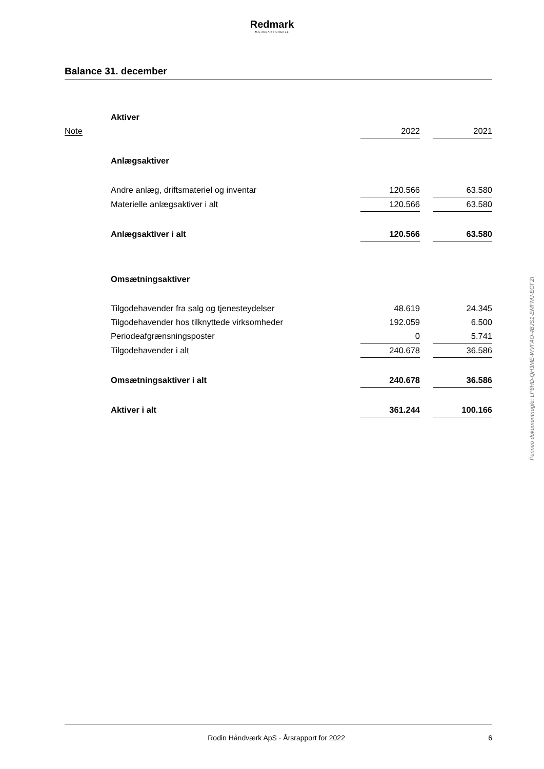Redmark
MÆRKBAR FORSKEL
Balance 31. december
| | Aktiver | | | |
| Note | | 2022 | | 2021 |
| | Anlægsaktiver | | | |
| | Andre anlæg, driftsmateriel og inventar | 120.566 | | 63.580 |
| | Materielle anlægsaktiver i alt | 120.566 | | 63.580 |
| | Anlægsaktiver i alt | 120.566 | | 63.580 |
| | Omsætningsaktiver | | | |
| | Tilgodehavender fra salg og tjenesteydelser | 48.619 | | 24.345 |
| | Tilgodehavender hos tilknyttede virksomheder | 192.059 | | 6.500 |
| | Periodeafgrænsningsposter | 0 | | 5.741 |
| | Tilgodehavender i alt | 240.678 | | 36.586 |
| | Omsætningsaktiver i alt | 240.678 | | 36.586 |
| | Aktiver i alt | 361.244 | | 100.166 |
Penneo dokumentnøgle: LP8HD-QH3ME-WVFAO-4BJS1-EMFMJ-EGFZI
Rodin Håndværk ApS · Årsrapport for 2022 6